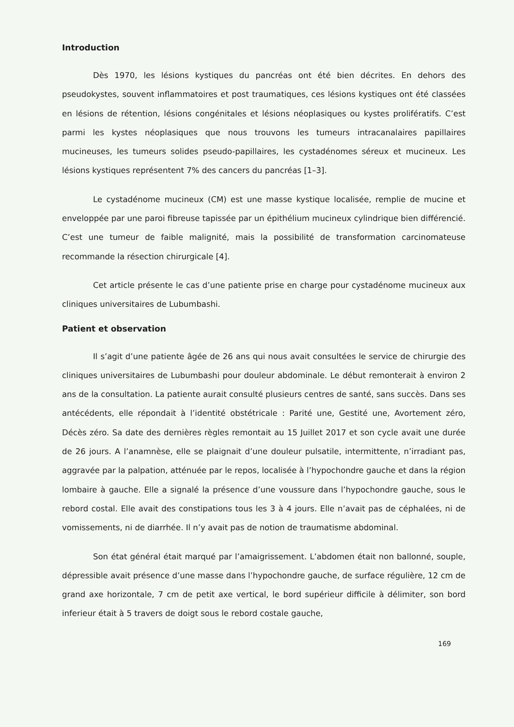Introduction
Dès 1970, les lésions kystiques du pancréas ont été bien décrites. En dehors des pseudokystes, souvent inflammatoires et post traumatiques, ces lésions kystiques ont été classées en lésions de rétention, lésions congénitales et lésions néoplasiques ou kystes prolifératifs. C’est parmi les kystes néoplasiques que nous trouvons les tumeurs intracanalaires papillaires mucineuses, les tumeurs solides pseudo-papillaires, les cystadénomes séreux et mucineux. Les lésions kystiques représentent 7% des cancers du pancréas [1–3].
Le cystadénome mucineux (CM) est une masse kystique localisée, remplie de mucine et enveloppée par une paroi fibreuse tapissée par un épithélium mucineux cylindrique bien différencié. C’est une tumeur de faible malignité, mais la possibilité de transformation carcinomateuse recommande la résection chirurgicale [4].
Cet article présente le cas d’une patiente prise en charge pour cystadénome mucineux aux cliniques universitaires de Lubumbashi.
Patient et observation
Il s’agit d’une patiente âgée de 26 ans qui nous avait consultées le service de chirurgie des cliniques universitaires de Lubumbashi pour douleur abdominale. Le début remonterait à environ 2 ans de la consultation. La patiente aurait consulté plusieurs centres de santé, sans succès. Dans ses antécédents, elle répondait à l’identité obstétricale : Parité une, Gestité une, Avortement zéro, Décès zéro. Sa date des dernières règles remontait au 15 Juillet 2017 et son cycle avait une durée de 26 jours. A l’anamnèse, elle se plaignait d’une douleur pulsatile, intermittente, n’irradiant pas, aggravée par la palpation, atténuée par le repos, localisée à l’hypochondre gauche et dans la région lombaire à gauche. Elle a signalé la présence d’une voussure dans l’hypochondre gauche, sous le rebord costal. Elle avait des constipations tous les 3 à 4 jours. Elle n’avait pas de céphalées, ni de vomissements, ni de diarrhée. Il n’y avait pas de notion de traumatisme abdominal.
Son état général était marqué par l’amaigrissement. L’abdomen était non ballonné, souple, dépressible avait présence d’une masse dans l’hypochondre gauche, de surface régulière, 12 cm de grand axe horizontale, 7 cm de petit axe vertical, le bord supérieur difficile à délimiter, son bord inferieur était à 5 travers de doigt sous le rebord costale gauche,
169